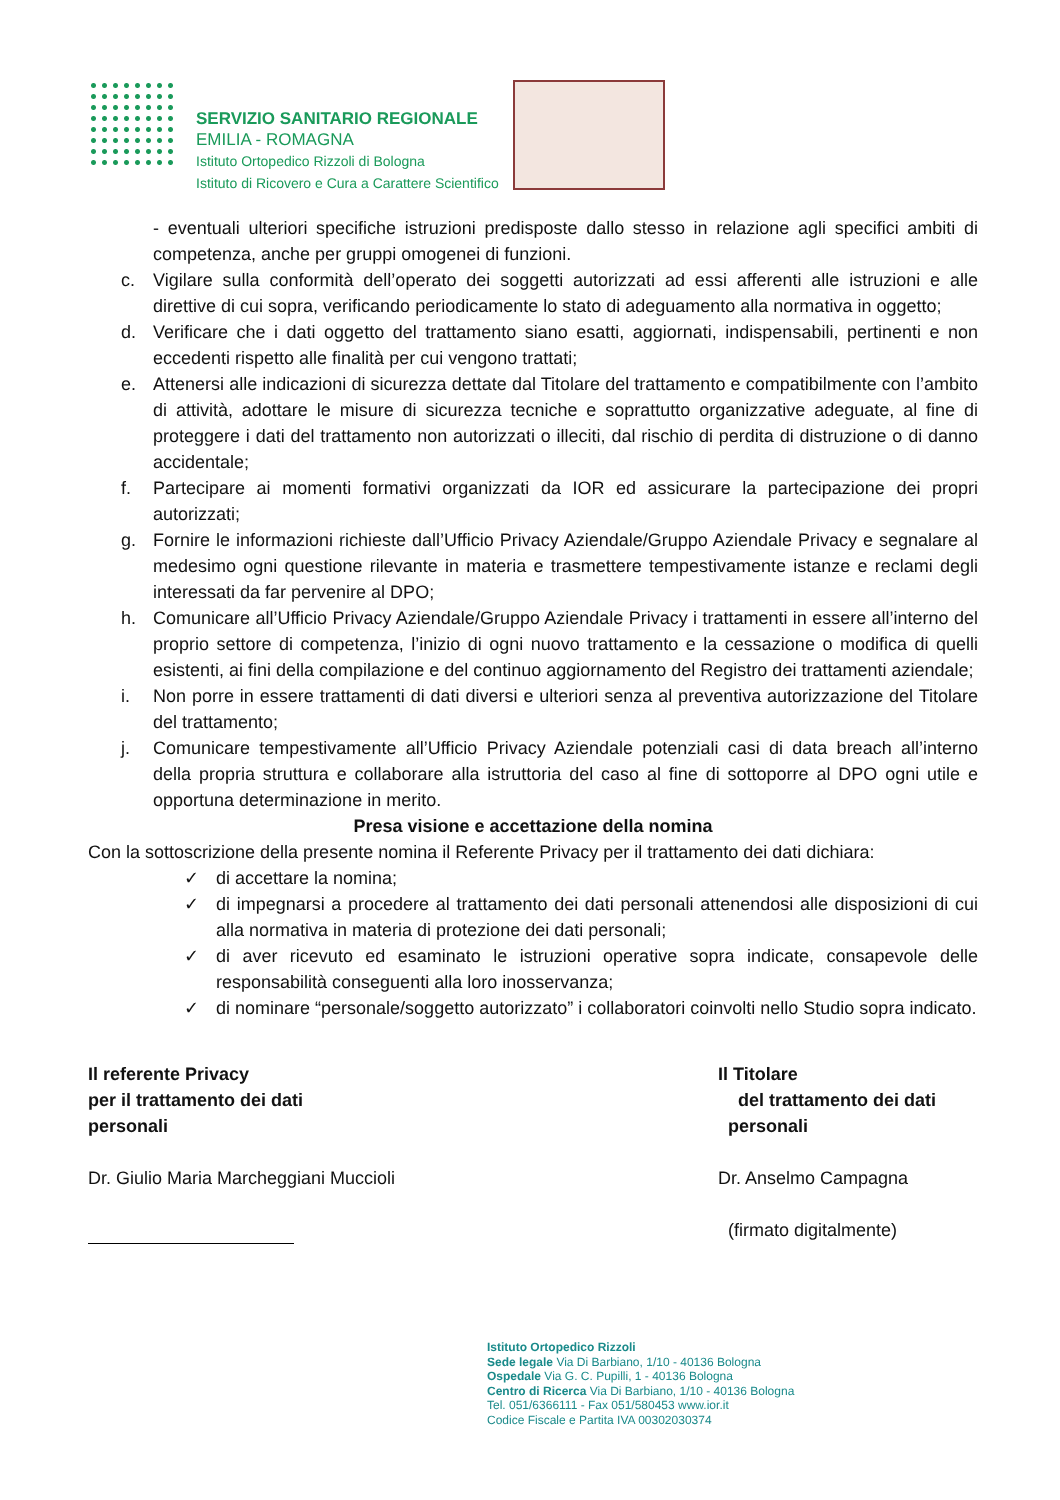SERVIZIO SANITARIO REGIONALE
EMILIA - ROMAGNA
Istituto Ortopedico Rizzoli di Bologna
Istituto di Ricovero e Cura a Carattere Scientifico
- eventuali ulteriori specifiche istruzioni predisposte dallo stesso in relazione agli specifici ambiti di competenza, anche per gruppi omogenei di funzioni.
c. Vigilare sulla conformità dell’operato dei soggetti autorizzati ad essi afferenti alle istruzioni e alle direttive di cui sopra, verificando periodicamente lo stato di adeguamento alla normativa in oggetto;
d. Verificare che i dati oggetto del trattamento siano esatti, aggiornati, indispensabili, pertinenti e non eccedenti rispetto alle finalità per cui vengono trattati;
e. Attenersi alle indicazioni di sicurezza dettate dal Titolare del trattamento e compatibilmente con l’ambito di attività, adottare le misure di sicurezza tecniche e soprattutto organizzative adeguate, al fine di proteggere i dati del trattamento non autorizzati o illeciti, dal rischio di perdita di distruzione o di danno accidentale;
f. Partecipare ai momenti formativi organizzati da IOR ed assicurare la partecipazione dei propri autorizzati;
g. Fornire le informazioni richieste dall’Ufficio Privacy Aziendale/Gruppo Aziendale Privacy e segnalare al medesimo ogni questione rilevante in materia e trasmettere tempestivamente istanze e reclami degli interessati da far pervenire al DPO;
h. Comunicare all’Ufficio Privacy Aziendale/Gruppo Aziendale Privacy i trattamenti in essere all’interno del proprio settore di competenza, l’inizio di ogni nuovo trattamento e la cessazione o modifica di quelli esistenti, ai fini della compilazione e del continuo aggiornamento del Registro dei trattamenti aziendale;
i. Non porre in essere trattamenti di dati diversi e ulteriori senza al preventiva autorizzazione del Titolare del trattamento;
j. Comunicare tempestivamente all’Ufficio Privacy Aziendale potenziali casi di data breach all’interno della propria struttura e collaborare alla istruttoria del caso al fine di sottoporre al DPO ogni utile e opportuna determinazione in merito.
Presa visione e accettazione della nomina
Con la sottoscrizione della presente nomina il Referente Privacy per il trattamento dei dati dichiara:
✓ di accettare la nomina;
✓ di impegnarsi a procedere al trattamento dei dati personali attenendosi alle disposizioni di cui alla normativa in materia di protezione dei dati personali;
✓ di aver ricevuto ed esaminato le istruzioni operative sopra indicate, consapevole delle responsabilità conseguenti alla loro inosservanza;
✓ di nominare “personale/soggetto autorizzato” i collaboratori coinvolti nello Studio sopra indicato.
Il referente Privacy
per il trattamento dei dati
personali
Il Titolare
del trattamento dei dati
personali
Dr. Giulio Maria Marcheggiani Muccioli
Dr. Anselmo Campagna
(firmato digitalmente)
Istituto Ortopedico Rizzoli
Sede legale Via Di Barbiano, 1/10 - 40136 Bologna
Ospedale Via G. C. Pupilli, 1 - 40136 Bologna
Centro di Ricerca Via Di Barbiano, 1/10 - 40136 Bologna
Tel. 051/6366111 - Fax 051/580453 www.ior.it
Codice Fiscale e Partita IVA 00302030374